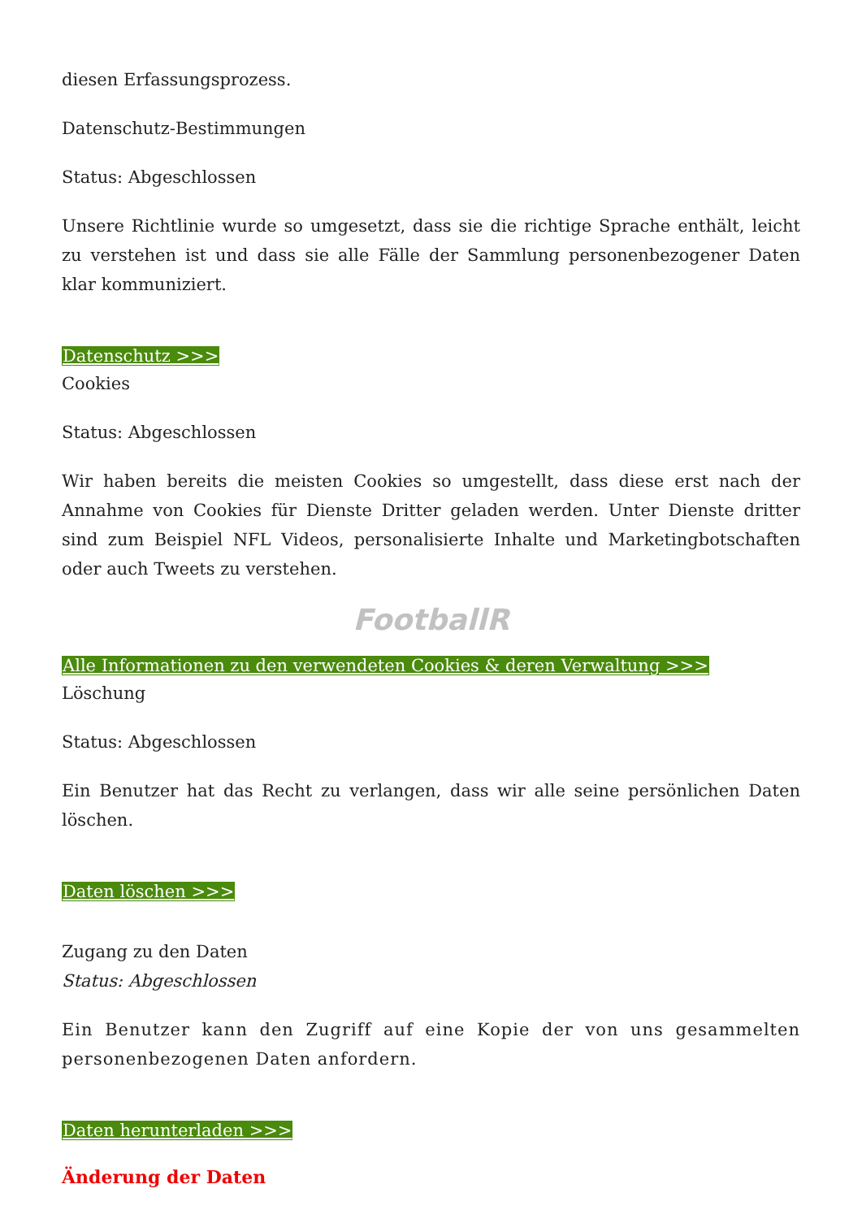diesen Erfassungsprozess.
Datenschutz-Bestimmungen
Status: Abgeschlossen
Unsere Richtlinie wurde so umgesetzt, dass sie die richtige Sprache enthält, leicht zu verstehen ist und dass sie alle Fälle der Sammlung personenbezogener Daten klar kommuniziert.
Datenschutz >>>
Cookies
Status: Abgeschlossen
Wir haben bereits die meisten Cookies so umgestellt, dass diese erst nach der Annahme von Cookies für Dienste Dritter geladen werden. Unter Dienste dritter sind zum Beispiel NFL Videos, personalisierte Inhalte und Marketingbotschaften oder auch Tweets zu verstehen.
FootballR
Alle Informationen zu den verwendeten Cookies & deren Verwaltung >>>
Löschung
Status: Abgeschlossen
Ein Benutzer hat das Recht zu verlangen, dass wir alle seine persönlichen Daten löschen.
Daten löschen >>>
Zugang zu den Daten
Status: Abgeschlossen
Ein Benutzer kann den Zugriff auf eine Kopie der von uns gesammelten personenbezogenen Daten anfordern.
Daten herunterladen >>>
Änderung der Daten